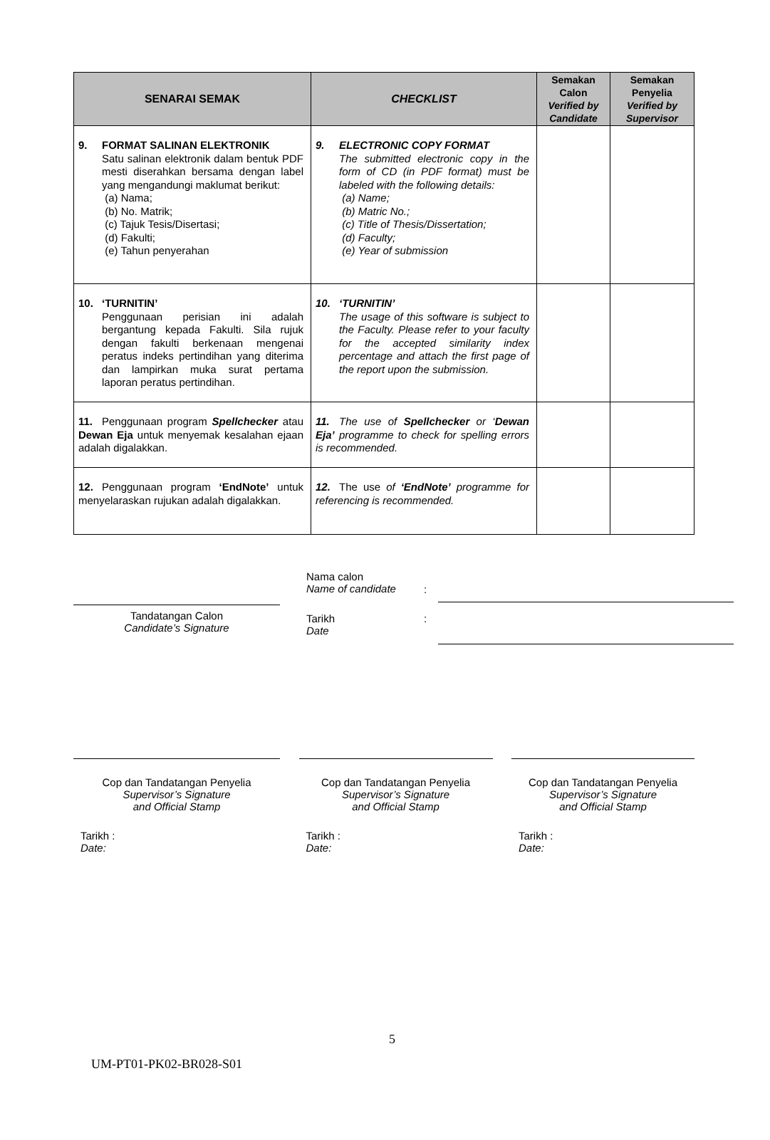| SENARAI SEMAK | CHECKLIST | Semakan Calon Verified by Candidate | Semakan Penyelia Verified by Supervisor |
| --- | --- | --- | --- |
| 9. FORMAT SALINAN ELEKTRONIK Satu salinan elektronik dalam bentuk PDF mesti diserahkan bersama dengan label yang mengandungi maklumat berikut: (a) Nama; (b) No. Matrik; (c) Tajuk Tesis/Disertasi; (d) Fakulti; (e) Tahun penyerahan | 9. ELECTRONIC COPY FORMAT The submitted electronic copy in the form of CD (in PDF format) must be labeled with the following details: (a) Name; (b) Matric No.; (c) Title of Thesis/Dissertation; (d) Faculty; (e) Year of submission | | |
| 10. ‘TURNITIN’ Penggunaan perisian ini adalah bergantung kepada Fakulti. Sila rujuk dengan fakulti berkenaan mengenai peratus indeks pertindihan yang diterima dan lampirkan muka surat pertama laporan peratus pertindihan. | 10. ‘TURNITIN’ The usage of this software is subject to the Faculty. Please refer to your faculty for the accepted similarity index percentage and attach the first page of the report upon the submission. | | |
| 11. Penggunaan program Spellchecker atau Dewan Eja untuk menyemak kesalahan ejaan adalah digalakkan. | 11. The use of Spellchecker or ‘ Dewan Eja’ programme to check for spelling errors is recommended. | | |
| 12. Penggunaan program ‘EndNote’ untuk menyelaraskan rujukan adalah digalakkan. | 12. The use of ‘EndNote’ programme for referencing is recommended. | | |
Tandatangan Calon
Candidate’s Signature
Nama calon
Name of candidate
:
Tarikh
Date
:
Cop dan Tandatangan Penyelia
Supervisor’s Signature
and Official Stamp
Tarikh :
Date:
Cop dan Tandatangan Penyelia
Supervisor’s Signature
and Official Stamp
Tarikh :
Date:
Cop dan Tandatangan Penyelia
Supervisor’s Signature
and Official Stamp
Tarikh :
Date:
5
UM-PT01-PK02-BR028-S01